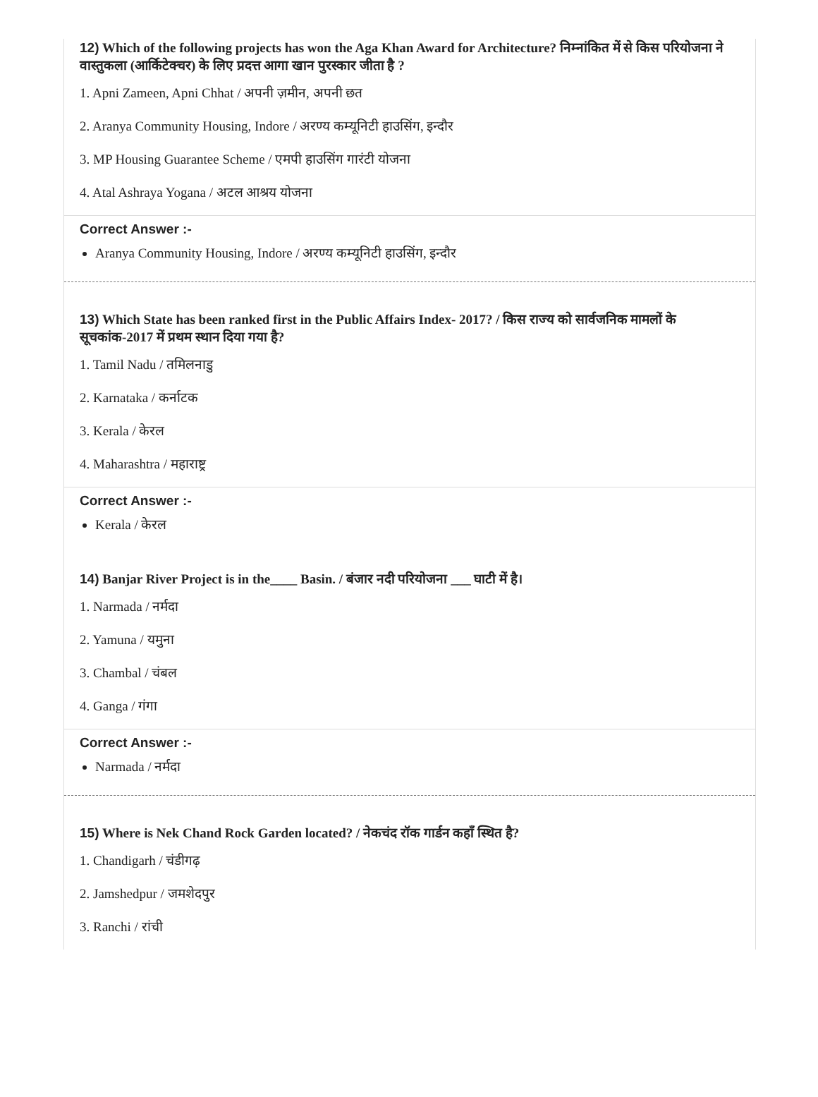12) Which of the following projects has won the Aga Khan Award for Architecture? निम्नांकित में से किस परियोजना ने वास्तुकला (आर्किटेक्चर) के लिए प्रदत्त आगा खान पुरस्कार जीता है ?
1. Apni Zameen, Apni Chhat / अपनी ज़मीन, अपनी छत
2. Aranya Community Housing, Indore / अरण्य कम्यूनिटी हाउसिंग, इन्दौर
3. MP Housing Guarantee Scheme / एमपी हाउसिंग गारंटी योजना
4. Atal Ashraya Yogana / अटल आश्रय योजना
Correct Answer :-
Aranya Community Housing, Indore / अरण्य कम्यूनिटी हाउसिंग, इन्दौर
13) Which State has been ranked first in the Public Affairs Index- 2017? / किस राज्य को सार्वजनिक मामलों के सूचकांक-2017 में प्रथम स्थान दिया गया है?
1. Tamil Nadu / तमिलनाडु
2. Karnataka / कर्नाटक
3. Kerala / केरल
4. Maharashtra / महाराष्ट्र
Correct Answer :-
Kerala / केरल
14) Banjar River Project is in the____ Basin. / बंजार नदी परियोजना ___ घाटी में है।
1. Narmada / नर्मदा
2. Yamuna / यमुना
3. Chambal / चंबल
4. Ganga / गंगा
Correct Answer :-
Narmada / नर्मदा
15) Where is Nek Chand Rock Garden located? / नेकचंद रॉक गार्डन कहाँ स्थित है?
1. Chandigarh / चंडीगढ़
2. Jamshedpur / जमशेदपुर
3. Ranchi / रांची